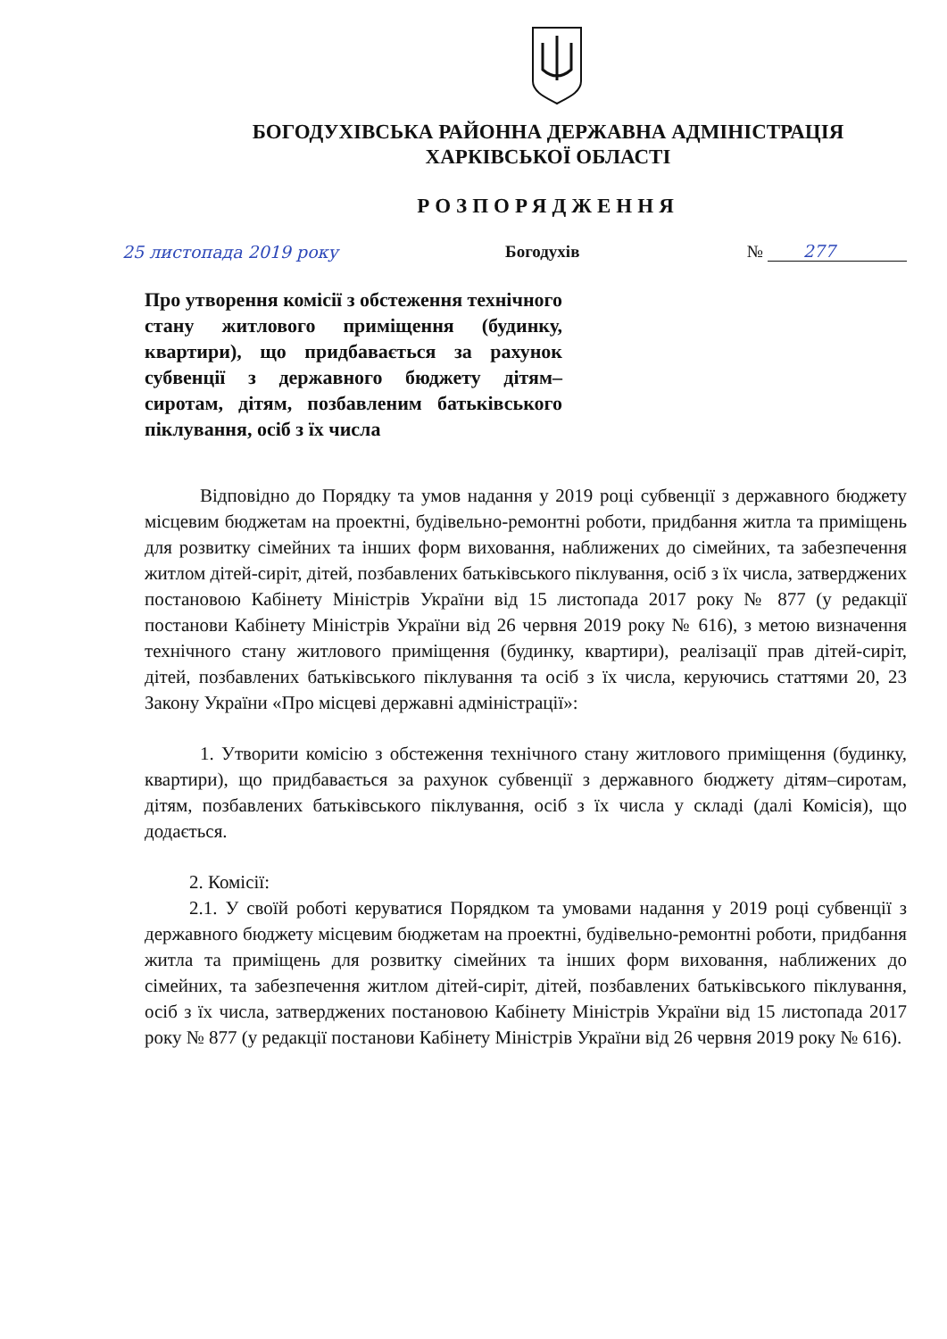БОГОДУХІВСЬКА РАЙОННА ДЕРЖАВНА АДМІНІСТРАЦІЯ
ХАРКІВСЬКОЇ ОБЛАСТІ
РОЗПОРЯДЖЕННЯ
25 листопада 2019 року Богодухів № 277
Про утворення комісії з обстеження технічного стану житлового приміщення (будинку, квартири), що придбавається за рахунок субвенції з державного бюджету дітям–сиротам, дітям, позбавленим батьківського піклування, осіб з їх числа
Відповідно до Порядку та умов надання у 2019 році субвенції з державного бюджету місцевим бюджетам на проектні, будівельно-ремонтні роботи, придбання житла та приміщень для розвитку сімейних та інших форм виховання, наближених до сімейних, та забезпечення житлом дітей-сиріт, дітей, позбавлених батьківського піклування, осіб з їх числа, затверджених постановою Кабінету Міністрів України від 15 листопада 2017 року № 877 (у редакції постанови Кабінету Міністрів України від 26 червня 2019 року № 616), з метою визначення технічного стану житлового приміщення (будинку, квартири), реалізації прав дітей-сиріт, дітей, позбавлених батьківського піклування та осіб з їх числа, керуючись статтями 20, 23 Закону України «Про місцеві державні адміністрації»:
1. Утворити комісію з обстеження технічного стану житлового приміщення (будинку, квартири), що придбавається за рахунок субвенції з державного бюджету дітям–сиротам, дітям, позбавлених батьківського піклування, осіб з їх числа у складі (далі Комісія), що додається.
2. Комісії:
2.1. У своїй роботі керуватися Порядком та умовами надання у 2019 році субвенції з державного бюджету місцевим бюджетам на проектні, будівельно-ремонтні роботи, придбання житла та приміщень для розвитку сімейних та інших форм виховання, наближених до сімейних, та забезпечення житлом дітей-сиріт, дітей, позбавлених батьківського піклування, осіб з їх числа, затверджених постановою Кабінету Міністрів України від 15 листопада 2017 року № 877 (у редакції постанови Кабінету Міністрів України від 26 червня 2019 року № 616).